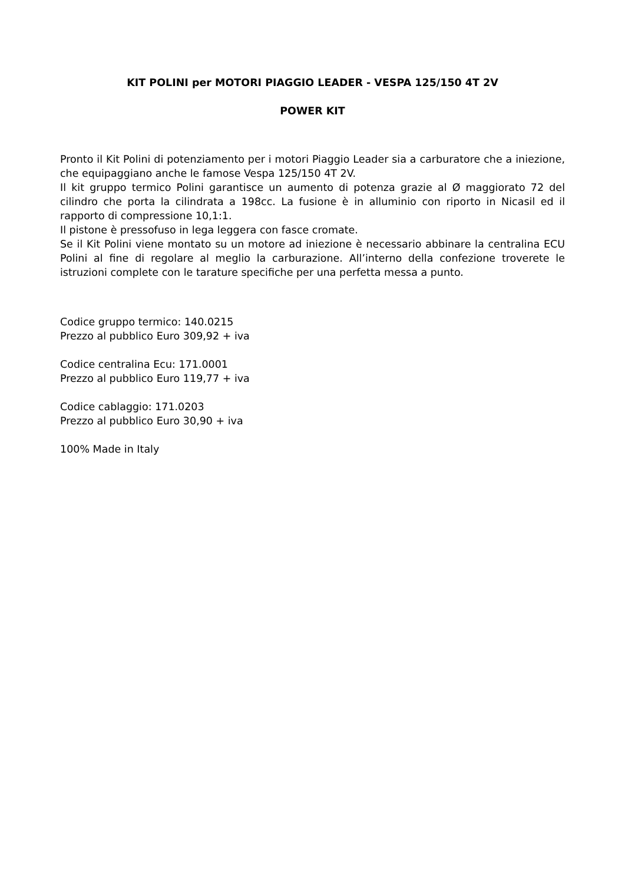KIT POLINI per MOTORI PIAGGIO LEADER - VESPA 125/150 4T 2V
POWER KIT
Pronto il Kit Polini di potenziamento per i motori Piaggio Leader sia a carburatore che a iniezione, che equipaggiano anche le famose Vespa 125/150 4T 2V.
Il kit gruppo termico Polini garantisce un aumento di potenza grazie al Ø maggiorato 72 del cilindro che porta la cilindrata a 198cc. La fusione è in alluminio con riporto in Nicasil ed il rapporto di compressione 10,1:1.
Il pistone è pressofuso in lega leggera con fasce cromate.
Se il Kit Polini viene montato su un motore ad iniezione è necessario abbinare la centralina ECU Polini al fine di regolare al meglio la carburazione. All’interno della confezione troverete le istruzioni complete con le tarature specifiche per una perfetta messa a punto.
Codice gruppo termico: 140.0215
Prezzo al pubblico Euro 309,92 + iva
Codice centralina Ecu: 171.0001
Prezzo al pubblico Euro 119,77 + iva
Codice cablaggio: 171.0203
Prezzo al pubblico Euro 30,90 + iva
100% Made in Italy